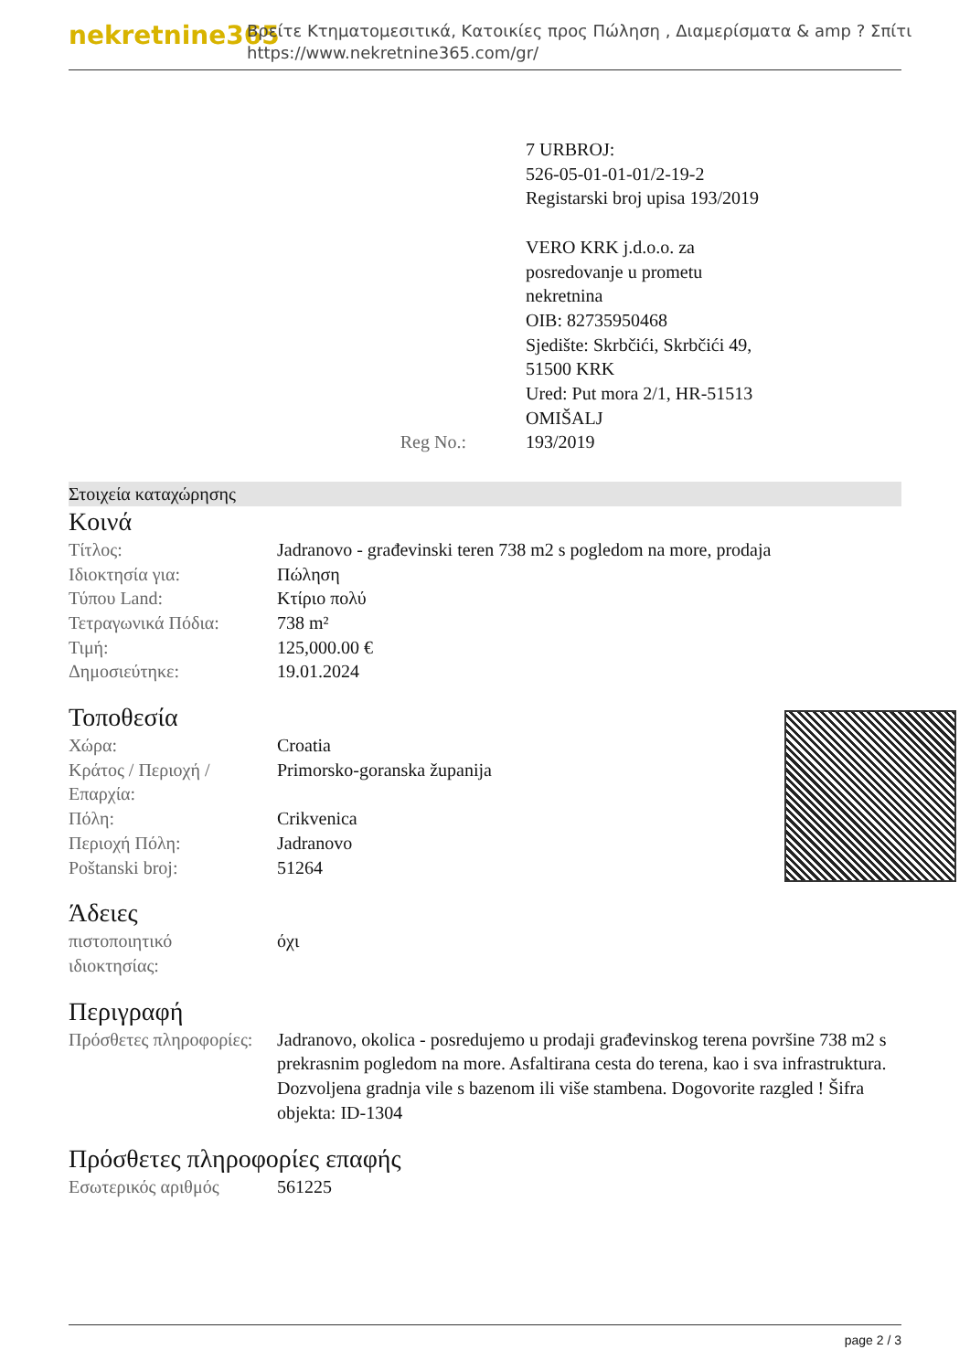nekretnine365
Βρείτε Κτηματομεσιτικά, Κατοικίες προς Πώληση , Διαμερίσματα & amp ? Σπίτι
https://www.nekretnine365.com/gr/
| | 7 URBROJ: 526-05-01-01-01/2-19-2 Registarski broj upisa 193/2019 VERO KRK j.d.o.o. za posredovanje u prometu nekretnina OIB: 82735950468 Sjedište: Skrbčići, Skrbčići 49, 51500 KRK Ured: Put mora 2/1, HR-51513 OMIŠALJ |
| Reg No.: | 193/2019 |
Στοιχεία καταχώρησης
Κοινά
| Τίτλος: | Jadranovo - građevinski teren 738 m2 s pogledom na more, prodaja |
| Ιδιοκτησία για: | Πώληση |
| Τύπου Land: | Κτίριο πολύ |
| Τετραγωνικά Πόδια: | 738 m² |
| Τιμή: | 125,000.00 € |
| Δημοσιεύτηκε: | 19.01.2024 |
Τοποθεσία
| Χώρα: | Croatia |
| Κράτος / Περιοχή / Επαρχία: | Primorsko-goranska županija |
| Πόλη: | Crikvenica |
| Περιοχή Πόλη: | Jadranovo |
| Poštanski broj: | 51264 |
Άδειες
| πιστοποιητικό ιδιοκτησίας: | όχι |
Περιγραφή
| Πρόσθετες πληροφορίες: | Jadranovo, okolica - posredujemo u prodaji građevinskog terena površine 738 m2 s prekrasnim pogledom na more. Asfaltirana cesta do terena, kao i sva infrastruktura. Dozvoljena gradnja vile s bazenom ili više stambena. Dogovorite razgled ! Šifra objekta: ID-1304 |
Πρόσθετες πληροφορίες επαφής
| Εσωτερικός αριθμός | 561225 |
page 2 / 3